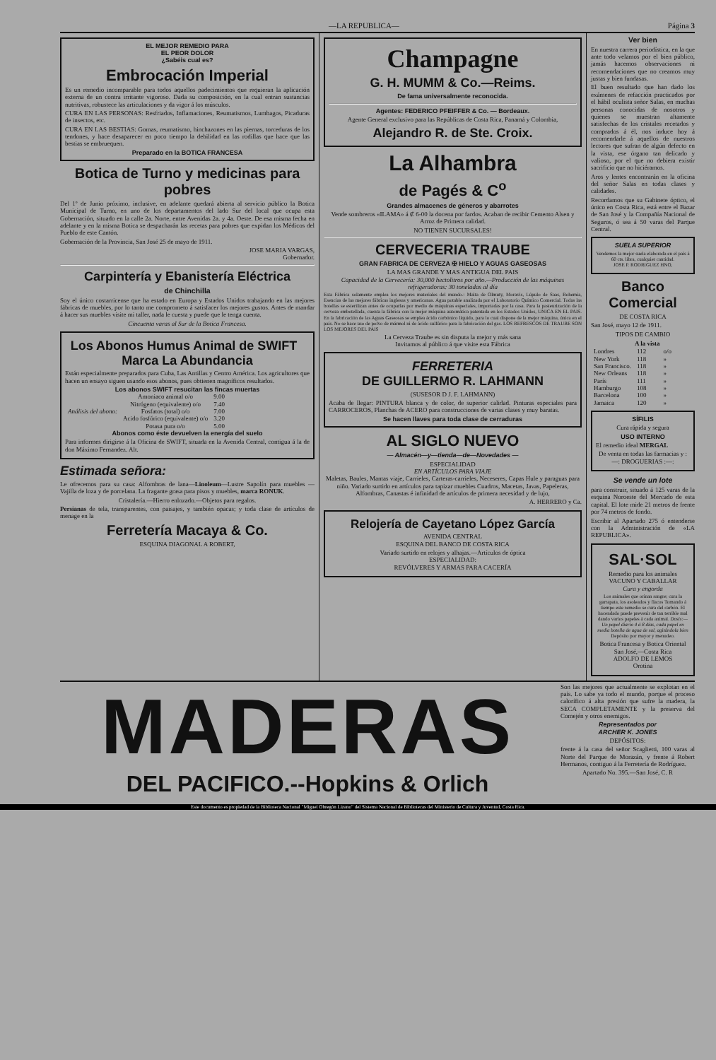—LA REPUBLICA— Página 3
EL MEJOR REMEDIO PARA
EL PEOR DOLOR
¿Sabéis cual es?
Embrocación Imperial
Es un remedio incomparable para todos aquellos padecimientos que requieran la aplicación externa de un contra irritante vigoroso. Dada su composición, en la cual entran sustancias nutritivas, robustece las articulaciones y da vigor á los músculos.
CURA EN LAS PERSONAS: Resfriados, Inflamaciones, Reumatismos, Lumbagos, Picaduras de insectos, etc.
CURA EN LAS BESTIAS: Gomas, reumatismo, hinchazones en las piernas, torceduras de los tendones, y hace desaparecer en poco tiempo la debilidad en las rodillas que hace que las bestias se embruequen.
Preparado en la BOTICA FRANCESA
Botica de Turno y medicinas para pobres
Del 1º de Junio próximo, inclusive, en adelante quedará abierta al servicio público la Botica Municipal de Turno, en uno de los departamentos del lado Sur del local que ocupa esta Gobernación, situado en la calle 2a. Norte, entre Avenidas 2a. y 4a. Oeste. De esa misma fecha en adelante y en la misma Botica se despacharán las recetas para pobres que expidan los Médicos del Pueblo de este Cantón.
Gobernación de la Provincia, San José 25 de mayo de 1911.
JOSE MARIA VARGAS,
Gobernador.
Carpintería y Ebanistería Eléctrica
de Chinchilla
Soy el único costarricense que ha estado en Europa y Estados Unidos trabajando en las mejores fábricas de muebles, por lo tanto me comprometo á satisfacer los mejores gustos. Antes de mandar á hacer sus muebles visite mi taller, nada le cuesta y puede que le tenga cuenta.
Cincuenta varas al Sur de la Botica Francesa.
Los Abonos Humus Animal de SWIFT Marca La Abundancia
Están especialmente preparados para Cuba, Las Antillas y Centro América. Los agricultores que hacen un ensayo siguen usando esos abonos, pues obtienen magníficos resultados.
Los abonos SWIFT resucitan las fincas muertas
| Análisis del abono: | Amoniaco animal o/o | 9.00 |
| | Nitrógeno (equivalente) o/o | 7.40 |
| | Fosfatos (total) o/o | 7.00 |
| | Acido fosfórico (equivalente) o/o | 3.20 |
| | Potasa pura o/o | 5.00 |
Abonos como éste devuelven la energía del suelo
Para informes dirigirse á la Oficina de SWIFT, situada en la Avenida Central, contigua á la de don Máximo Fernandez. Alt.
Estimada señora:
Le ofrecemos para su casa: Alfombras de lana—Linoleum—Lustre Sapolín para muebles — Vajilla de loza y de porcelana. La fragante grasa para pisos y muebles, marca RONUK.
Cristalería.—Hierro enlozado.—Objetos para regalos.
Persianas de tela, transparentes, con paisajes, y también opacas; y toda clase de artículos de menage en la
Ferretería Macaya & Co.
ESQUINA DIAGONAL A ROBERT,
Champagne
G. H. MUMM & Co.—Reims.
De fama universalmente reconocida.
Agentes: FEDERICO PFEIFFER & Co. — Bordeaux.
Agente General exclusivo para las Repúblicas de Costa Rica, Panamá y Colombia,
Alejandro R. de Ste. Croix.
La Alhambra
de Pagés & C<sup>o</sup>
Grandes almacenes de géneros y abarrotes
Vende sombreros «ILAMA» á ₡ 6-00 la docena por fardos. Acaban de recibir Cemento Alsen y Arroz de Primera calidad.
NO TIENEN SUCURSALES!
CERVECERIA TRAUBE
GRAN FABRICA DE CERVEZA ✠ HIELO Y AGUAS GASEOSAS
LA MAS GRANDE Y MAS ANTIGUA DEL PAIS
Capacidad de la Cervecería: 30,000 hectolitros por año.—Producción de las máquinas refrigeradoras: 30 toneladas al día
Esta Fábrica solamente emplea los mejores materiales del mundo.: Malta de Olmuty, Moravis, Lúpulo de Saas, Bohemia, Esencias de las mejores fábricas inglesas y americanas. Agua potable analizada por el Laboratorio Químico Comercial. Todas las botellas se esterilizan antes de ocuparlas por medio de máquinas especiales, importadas por la casa. Para la pasteurización de la cerveza embotellada, cuenta la fábrica con la mejor máquina automática patentada en los Estados Unidos, UNICA EN EL PAIS. En la fabricación de las Aguas Gaseosas se emplea ácido carbónico líquido, para lo cual dispone de la mejor máquina, única en el país. No se hace uso de polvo de mármol ni de ácido sulfúrico para la fabricación del gas. LOS REFRESCOS DE TRAUBE SON LOS MEJORES DEL PAIS
La Cerveza Traube es sin disputa la mejor y más sana
Invitamos al público á que visite esta Fábrica
FERRETERIA
DE GUILLERMO R. LAHMANN
(SUSESOR D J. F. LAHMANN)
Acaba de llegar: PINTURA blanca y de color, de superior calidad. Pinturas especiales para CARROCEROS, Planchas de ACERO para construcciones de varias clases y muy baratas.
Se hacen llaves para toda clase de cerraduras
AL SIGLO NUEVO
— Almacén—y—tienda—de—Novedades —
ESPECIALIDAD
EN ARTÍCULOS PARA VIAJE
Maletas, Baules, Mantas viaje, Carrieles, Carteras-carrieles, Neceseres, Capas Hule y paraguas para niño. Variado surtido en artículos para tapizar muebles Cuadros, Macetas, Javas, Papeleras, Alfombras, Canastas é infinidad de artículos de primera necesidad y de lujo,
A. HERRERO y Ca.
Relojería de Cayetano López García
AVENIDA CENTRAL
ESQUINA DEL BANCO DE COSTA RICA
Variado surtido en relojes y alhajas.—Artículos de óptica
ESPECIALIDAD:
REVÓLVERES Y ARMAS PARA CACERÍA
Ver bien
En nuestra carrera periodística, en la que ante todo velamos por el bien público, jamás hacemos observaciones ni recomendaciones que no creamos muy justas y bien fundasas.
El buen resultado que han dado los exámenes de refacción practicados por el hábil oculista señor Salas, en muchas personas conocidas de nosotros y quienes se muestran altamente satisfechas de los cristales recetados y comprados á él, nos induce hoy á recomendarle á aquellos de nuestros lectores que sufran de algún defecto en la vista, ese órgano tan delicado y valioso, por el que no debiera existir sacrificio que no hiciéramos.
Aros y lentes encontrarán en la oficina del señor Salas en todas clases y calidades.
Recordamos que su Gabinete óptico, el único en Costa Rica, está entre el Bazar de San José y la Compañía Nacional de Seguros, ó sea á 50 varas del Parque Central.
SUELA SUPERIOR
Vendemos la mejor suela elaborada en el país á 60 cts. libra, cualquier cantidad.
JOSE P. RODRIGUEZ HNO,
Banco Comercial
DE COSTA RICA
San José, mayo 12 de 1911.
TIPOS DE CAMBIO
| | A la vista | |
| --- | --- | --- |
| Londres | 112 | o/o |
| New York | 118 | » |
| San Francisco. | 118 | » |
| New Orleans | 118 | » |
| París | 111 | » |
| Hamburgo | 108 | » |
| Barcelona | 100 | » |
| Jamaica | 120 | » |
SÍFILIS
Cura rápida y segura
USO INTERNO
El remedio ideal MERGAL
De venta en todas las farmacias y :—: DROGUERIAS :—:
Se vende un lote
para construir, situado á 125 varas de la esquina Noroeste del Mercado de esta capital. El lote mide 21 metros de frente por 74 metros de fondo.
Escribir al Apartado 275 ó entenderse con la Administración de «LA REPUBLICA».
SAL·SOL
Remedio para los animales
VACUNO Y CABALLAR
Cura y engorda
Los animales que orinan sangre; cura la garrapata, los asoleados y flacos Tomando á tiempo este remedio se cura del carbón. El hacendado puede prevenir de tan terrible mal dando varios papeles á cada animal. Dosis:—Un papel diario 4 á 8 días, cada papel en media botella de agua de sal, agitándola bien
Depósito por mayor y menudeo.
Botica Francesa y Botica Oriental
San José,—Costa Rica
ADOLFO DE LEMOS
Orotina
MADERAS
DEL PACIFICO.--Hopkins & Orlich
Son las mejores que actualmente se explotan en el país. Lo sabe ya todo el mundo, porque el proceso calorífico á alta presión que sufre la madera, la SECA COMPLETAMENTE y la preserva del Comején y otros enemigos.
Representados por
ARCHER K. JONES
DEPÓSITOS:
frente á la casa del señor Scaglietti, 100 varas al Norte del Parque de Morazán, y frente á Robert Hermanos, contiguo á la Ferretería de Rodríguez.
Apartado No. 395.—San José, C. R
Este documento es propiedad de la Biblioteca Nacional "Miguel Obregón Lizano" del Sistema Nacional de Bibliotecas del Ministerio de Cultura y Juventud, Costa Rica.